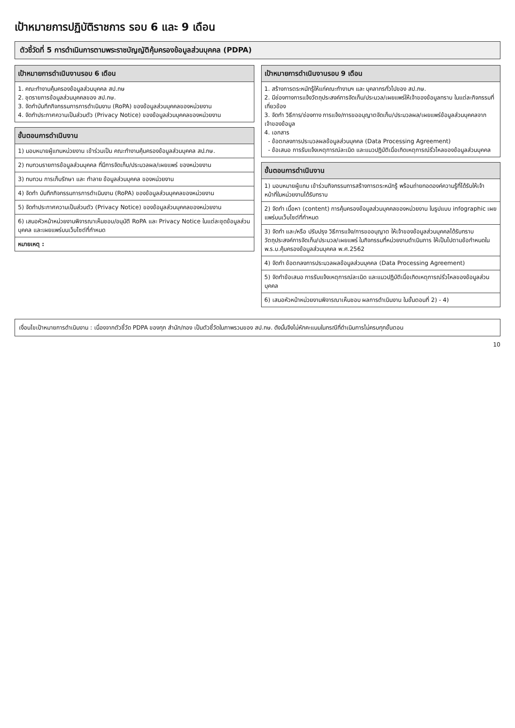เป้าหมายการปฏิบัติราชการ รอบ 6 และ 9 เดือน
ตัวชี้วัดที่ 5 การดำเนินการตามพระราชบัญญัติคุ้มครองข้อมูลส่วนบุคคล (PDPA)
| เป้าหมายการดำเนินงานรอบ 6 เดือน |
| --- |
| 1. คณะทำงานคุ้มครองข้อมูลส่วนบุคคล สป.กษ 2. ชุดรายการข้อมูลส่วนบุคคลของ สป.กษ. 3. จัดทำบันทึกกิจกรรมการการดำเนินงาน (RoPA) ของข้อมูลส่วนบุคคลของหน่วยงาน 4. จัดทำประกาศความเป็นส่วนตัว (Privacy Notice) ของข้อมูลส่วนบุคคลของหน่วยงาน |
| ขั้นตอนการดำเนินงาน |
| --- |
| 1) มอบหมายผู้แทนหน่วยงาน เข้าร่วมเป็น คณะทำงานคุ้มครองข้อมูลส่วนบุคคล สป.กษ. |
| 2) ทบทวนรายการข้อมูลส่วนบุคคล ที่มีการจัดเก็บ/ประมวลผล/เผยแพร่ ของหน่วยงาน |
| 3) ทบทวน การเก็บรักษา และ ทำลาย ข้อมูลส่วนบุคคล ของหน่วยงาน |
| 4) จัดทำ บันทึกกิจกรรมการการดำเนินงาน (RoPA) ของข้อมูลส่วนบุคคลของหน่วยงาน |
| 5) จัดทำประกาศความเป็นส่วนตัว (Privacy Notice) ของข้อมูลส่วนบุคคลของหน่วยงาน |
| 6) เสนอหัวหน้าหน่วยงานพิจารณาเห็นชอบ/อนุมัติ RoPA และ Privacy Notice ในแต่ละชุดข้อมูลส่วนบุคคล และเผยแพร่บนเว็บไซต์ที่กำหนด |
| หมายเหตุ : |
| เป้าหมายการดำเนินงานรอบ 9 เดือน |
| --- |
| 1. สร้างการตระหนักรู้ให้แก่คณะทำงานฯ และ บุคลากรทั่วไปของ สป.กษ. 2. มีช่องทางการแจ้งวัตถุประสงค์การจัดเก็บ/ประมวล/เผยแพร่ให้เจ้าของข้อมูลทราบ ในแต่ละกิจกรรมที่เกี่ยวข้อง 3. จัดทำ วิธีการ/ช่องทาง การแจ้ง/การขออนุญาตจัดเก็บ/ประมวลผล/เผยแพร่ข้อมูลส่วนบุคคลจากเจ้าของข้อมูล 4. เอกสาร - ข้อตกลงการประมวลผลข้อมูลส่วนบุคคล (Data Processing Agreement) - ข้อเสนอ การรับแจ้งเหตุการณ์ละเมิด และแนวปฏิบัติเมื่อเกิดเหตุการณ์รั่วไหลของข้อมูลส่วนบุคคล |
| ขั้นตอนการดำเนินงาน |
| --- |
| 1) มอบหมายผู้แทน เข้าร่วมกิจกรรมการสร้างการตระหนักรู้ พร้อมถ่ายทอดองค์ความรู้ที่ได้รับให้เจ้าหน้าที่ในหน่วยงานได้รับทราบ |
| 2) จัดทำ เนื้อหา (content) การคุ้มครองข้อมูลส่วนบุคคลของหน่วยงาน ในรูปแบบ infographic เผยแพร่บนเว็บไซต์ที่กำหนด |
| 3) จัดทำ และ/หรือ ปรับปรุง วิธีการแจ้ง/การขออนุญาต ให้เจ้าของข้อมูลส่วนบุคคลได้รับทราบวัตถุประสงค์การจัดเก็บ/ประมวล/เผยแพร่ ในกิจกรรมที่หน่วยงานดำเนินการ ให้เป็นไปตามข้อกำหนดใน พ.ร.บ.คุ้มครองข้อมูลส่วนบุคคล พ.ศ.2562 |
| 4) จัดทำ ข้อตกลงการประมวลผลข้อมูลส่วนบุคคล (Data Processing Agreement) |
| 5) จัดทำข้อเสนอ การรับแจ้งเหตุการณ์ละเมิด และแนวปฏิบัติเมื่อเกิดเหตุการณ์รั่วไหลของข้อมูลส่วนบุคคล |
| 6) เสนอหัวหน้าหน่วยงานพิจารณาเห็นชอบ ผลการดำเนินงาน ในขั้นตอนที่ 2) - 4) |
เงื่อนไขเป้าหมายการดำเนินงาน : เนื่องจากตัวชี้วัด PDPA ของทุก สำนัก/กอง เป็นตัวชี้วัดในภาพรวมของ สป.กษ. ดังนั้นจึงไม่หักคะแนนในกรณีที่ดำเนินการไม่ครบทุกขั้นตอน
10